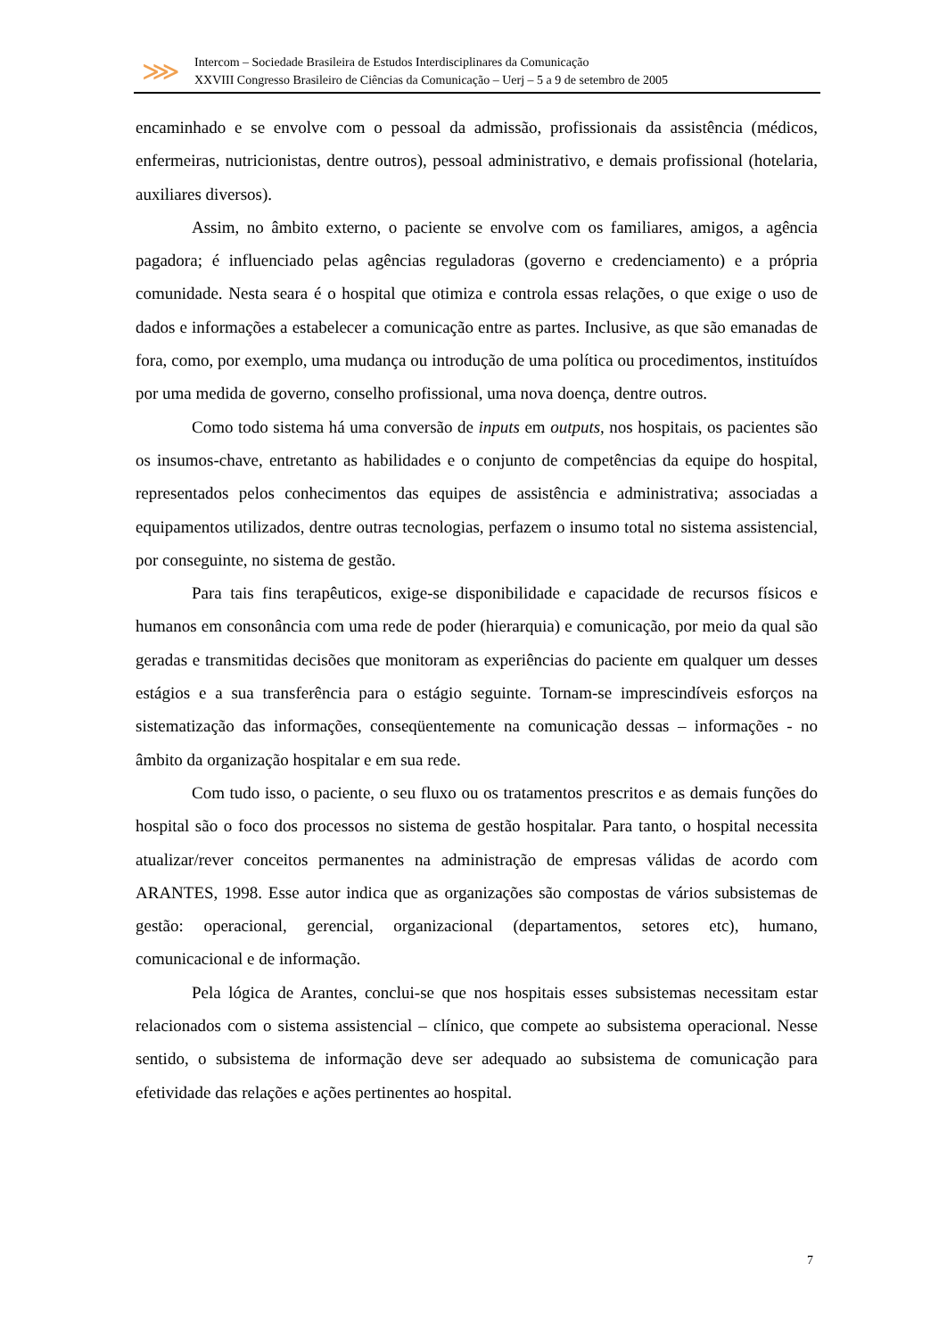⋙
Intercom – Sociedade Brasileira de Estudos Interdisciplinares da Comunicação
XXVIII Congresso Brasileiro de Ciências da Comunicação – Uerj – 5 a 9 de setembro de 2005
encaminhado e se envolve com o pessoal da admissão, profissionais da assistência (médicos, enfermeiras, nutricionistas, dentre outros), pessoal administrativo, e demais profissional (hotelaria, auxiliares diversos).
Assim, no âmbito externo, o paciente se envolve com os familiares, amigos, a agência pagadora; é influenciado pelas agências reguladoras (governo e credenciamento) e a própria comunidade. Nesta seara é o hospital que otimiza e controla essas relações, o que exige o uso de dados e informações a estabelecer a comunicação entre as partes. Inclusive, as que são emanadas de fora, como, por exemplo, uma mudança ou introdução de uma política ou procedimentos, instituídos por uma medida de governo, conselho profissional, uma nova doença, dentre outros.
Como todo sistema há uma conversão de inputs em outputs, nos hospitais, os pacientes são os insumos-chave, entretanto as habilidades e o conjunto de competências da equipe do hospital, representados pelos conhecimentos das equipes de assistência e administrativa; associadas a equipamentos utilizados, dentre outras tecnologias, perfazem o insumo total no sistema assistencial, por conseguinte, no sistema de gestão.
Para tais fins terapêuticos, exige-se disponibilidade e capacidade de recursos físicos e humanos em consonância com uma rede de poder (hierarquia) e comunicação, por meio da qual são geradas e transmitidas decisões que monitoram as experiências do paciente em qualquer um desses estágios e a sua transferência para o estágio seguinte. Tornam-se imprescindíveis esforços na sistematização das informações, conseqüentemente na comunicação dessas – informações - no âmbito da organização hospitalar e em sua rede.
Com tudo isso, o paciente, o seu fluxo ou os tratamentos prescritos e as demais funções do hospital são o foco dos processos no sistema de gestão hospitalar. Para tanto, o hospital necessita atualizar/rever conceitos permanentes na administração de empresas válidas de acordo com ARANTES, 1998. Esse autor indica que as organizações são compostas de vários subsistemas de gestão: operacional, gerencial, organizacional (departamentos, setores etc), humano, comunicacional e de informação.
Pela lógica de Arantes, conclui-se que nos hospitais esses subsistemas necessitam estar relacionados com o sistema assistencial – clínico, que compete ao subsistema operacional. Nesse sentido, o subsistema de informação deve ser adequado ao subsistema de comunicação para efetividade das relações e ações pertinentes ao hospital.
7